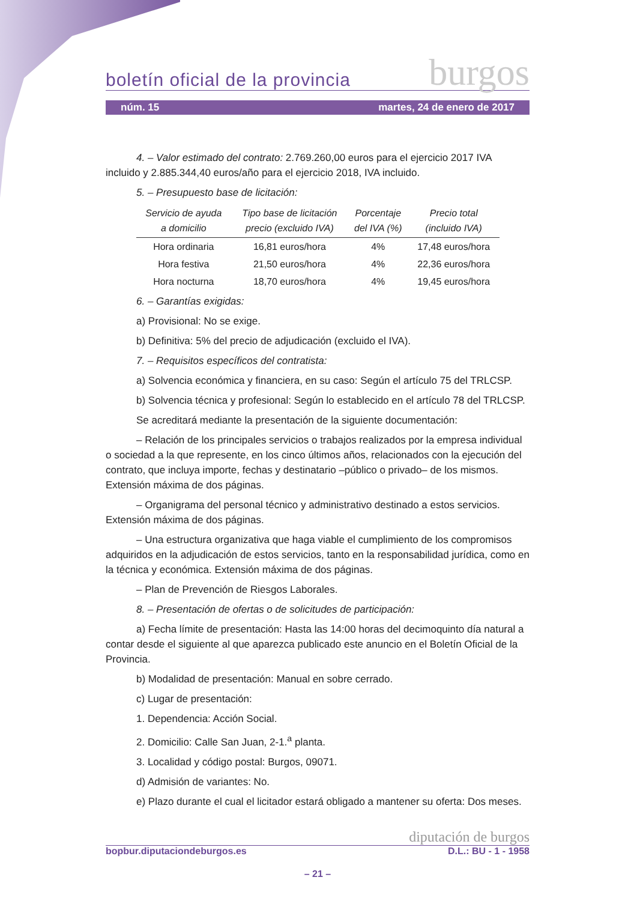boletín oficial de la provincia burgos
núm. 15 martes, 24 de enero de 2017
4. – Valor estimado del contrato: 2.769.260,00 euros para el ejercicio 2017 IVA
incluido y 2.885.344,40 euros/año para el ejercicio 2018, IVA incluido.
5. – Presupuesto base de licitación:
| Servicio de ayuda a domicilio | Tipo base de licitación precio (excluido IVA) | Porcentaje del IVA (%) | Precio total (incluido IVA) |
| --- | --- | --- | --- |
| Hora ordinaria | 16,81 euros/hora | 4% | 17,48 euros/hora |
| Hora festiva | 21,50 euros/hora | 4% | 22,36 euros/hora |
| Hora nocturna | 18,70 euros/hora | 4% | 19,45 euros/hora |
6. – Garantías exigidas:
a) Provisional: No se exige.
b) Definitiva: 5% del precio de adjudicación (excluido el IVA).
7. – Requisitos específicos del contratista:
a) Solvencia económica y financiera, en su caso: Según el artículo 75 del TRLCSP.
b) Solvencia técnica y profesional: Según lo establecido en el artículo 78 del TRLCSP.
Se acreditará mediante la presentación de la siguiente documentación:
– Relación de los principales servicios o trabajos realizados por la empresa individual o sociedad a la que represente, en los cinco últimos años, relacionados con la ejecución del contrato, que incluya importe, fechas y destinatario –público o privado– de los mismos. Extensión máxima de dos páginas.
– Organigrama del personal técnico y administrativo destinado a estos servicios. Extensión máxima de dos páginas.
– Una estructura organizativa que haga viable el cumplimiento de los compromisos adquiridos en la adjudicación de estos servicios, tanto en la responsabilidad jurídica, como en la técnica y económica. Extensión máxima de dos páginas.
– Plan de Prevención de Riesgos Laborales.
8. – Presentación de ofertas o de solicitudes de participación:
a) Fecha límite de presentación: Hasta las 14:00 horas del decimoquinto día natural a contar desde el siguiente al que aparezca publicado este anuncio en el Boletín Oficial de la Provincia.
b) Modalidad de presentación: Manual en sobre cerrado.
c) Lugar de presentación:
1. Dependencia: Acción Social.
2. Domicilio: Calle San Juan, 2-1.<sup>a</sup> planta.
3. Localidad y código postal: Burgos, 09071.
d) Admisión de variantes: No.
e) Plazo durante el cual el licitador estará obligado a mantener su oferta: Dos meses.
diputación de burgos
bopbur.diputaciondeburgos.es D.L.: BU - 1 - 1958
– 21 –